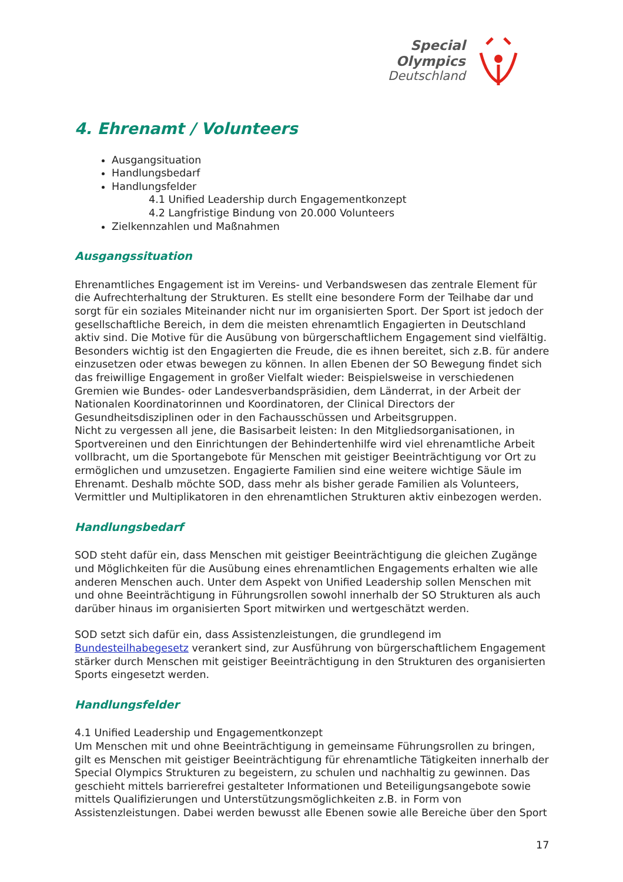Special
Olympics
Deutschland
4. Ehrenamt / Volunteers
Ausgangsituation
Handlungsbedarf
Handlungsfelder
4.1 Unified Leadership durch Engagementkonzept
4.2 Langfristige Bindung von 20.000 Volunteers
Zielkennzahlen und Maßnahmen
Ausgangssituation
Ehrenamtliches Engagement ist im Vereins- und Verbandswesen das zentrale Element für die Aufrechterhaltung der Strukturen. Es stellt eine besondere Form der Teilhabe dar und sorgt für ein soziales Miteinander nicht nur im organisierten Sport. Der Sport ist jedoch der gesellschaftliche Bereich, in dem die meisten ehrenamtlich Engagierten in Deutschland aktiv sind. Die Motive für die Ausübung von bürgerschaftlichem Engagement sind vielfältig. Besonders wichtig ist den Engagierten die Freude, die es ihnen bereitet, sich z.B. für andere einzusetzen oder etwas bewegen zu können. In allen Ebenen der SO Bewegung findet sich das freiwillige Engagement in großer Vielfalt wieder: Beispielsweise in verschiedenen Gremien wie Bundes- oder Landesverbandspräsidien, dem Länderrat, in der Arbeit der Nationalen Koordinatorinnen und Koordinatoren, der Clinical Directors der Gesundheitsdisziplinen oder in den Fachausschüssen und Arbeitsgruppen.
Nicht zu vergessen all jene, die Basisarbeit leisten: In den Mitgliedsorganisationen, in Sportvereinen und den Einrichtungen der Behindertenhilfe wird viel ehrenamtliche Arbeit vollbracht, um die Sportangebote für Menschen mit geistiger Beeinträchtigung vor Ort zu ermöglichen und umzusetzen. Engagierte Familien sind eine weitere wichtige Säule im Ehrenamt. Deshalb möchte SOD, dass mehr als bisher gerade Familien als Volunteers, Vermittler und Multiplikatoren in den ehrenamtlichen Strukturen aktiv einbezogen werden.
Handlungsbedarf
SOD steht dafür ein, dass Menschen mit geistiger Beeinträchtigung die gleichen Zugänge und Möglichkeiten für die Ausübung eines ehrenamtlichen Engagements erhalten wie alle anderen Menschen auch. Unter dem Aspekt von Unified Leadership sollen Menschen mit und ohne Beeinträchtigung in Führungsrollen sowohl innerhalb der SO Strukturen als auch darüber hinaus im organisierten Sport mitwirken und wertgeschätzt werden.
SOD setzt sich dafür ein, dass Assistenzleistungen, die grundlegend im Bundesteilhabegesetz verankert sind, zur Ausführung von bürgerschaftlichem Engagement stärker durch Menschen mit geistiger Beeinträchtigung in den Strukturen des organisierten Sports eingesetzt werden.
Handlungsfelder
4.1 Unified Leadership und Engagementkonzept
Um Menschen mit und ohne Beeinträchtigung in gemeinsame Führungsrollen zu bringen, gilt es Menschen mit geistiger Beeinträchtigung für ehrenamtliche Tätigkeiten innerhalb der Special Olympics Strukturen zu begeistern, zu schulen und nachhaltig zu gewinnen. Das geschieht mittels barrierefrei gestalteter Informationen und Beteiligungsangebote sowie mittels Qualifizierungen und Unterstützungsmöglichkeiten z.B. in Form von Assistenzleistungen. Dabei werden bewusst alle Ebenen sowie alle Bereiche über den Sport
17